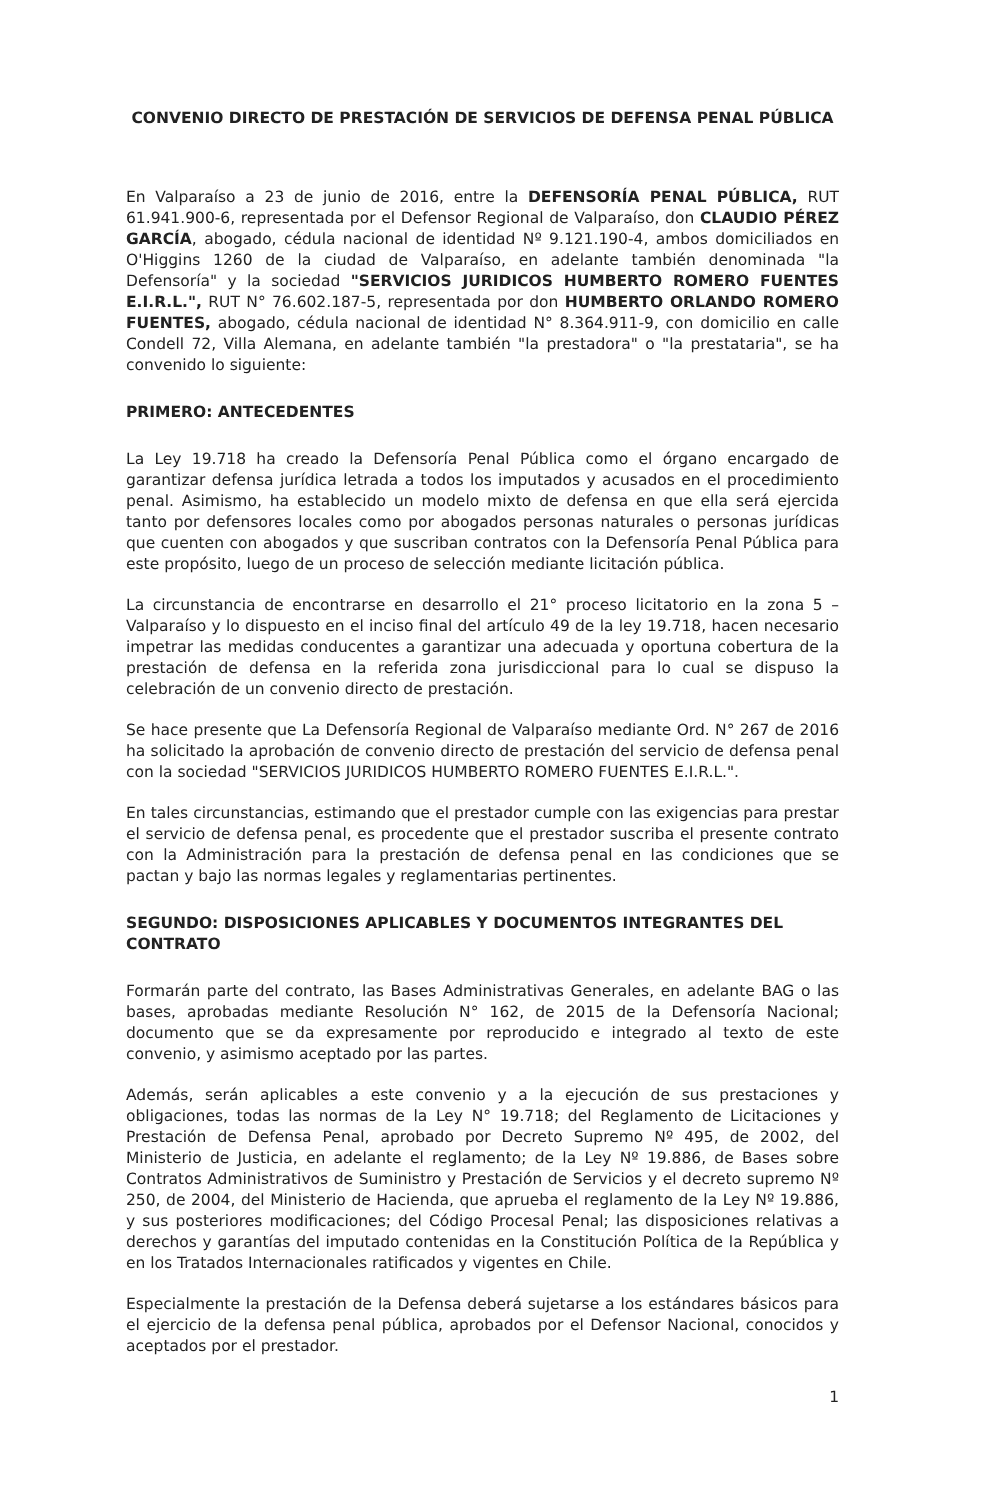CONVENIO DIRECTO DE PRESTACIÓN DE SERVICIOS DE DEFENSA PENAL PÚBLICA
En Valparaíso a 23 de junio de 2016, entre la DEFENSORÍA PENAL PÚBLICA, RUT 61.941.900-6, representada por el Defensor Regional de Valparaíso, don CLAUDIO PÉREZ GARCÍA, abogado, cédula nacional de identidad Nº 9.121.190-4, ambos domiciliados en O'Higgins 1260 de la ciudad de Valparaíso, en adelante también denominada "la Defensoría" y la sociedad "SERVICIOS JURIDICOS HUMBERTO ROMERO FUENTES E.I.R.L.", RUT N° 76.602.187-5, representada por don HUMBERTO ORLANDO ROMERO FUENTES, abogado, cédula nacional de identidad N° 8.364.911-9, con domicilio en calle Condell 72, Villa Alemana, en adelante también "la prestadora" o "la prestataria", se ha convenido lo siguiente:
PRIMERO: ANTECEDENTES
La Ley 19.718 ha creado la Defensoría Penal Pública como el órgano encargado de garantizar defensa jurídica letrada a todos los imputados y acusados en el procedimiento penal. Asimismo, ha establecido un modelo mixto de defensa en que ella será ejercida tanto por defensores locales como por abogados personas naturales o personas jurídicas que cuenten con abogados y que suscriban contratos con la Defensoría Penal Pública para este propósito, luego de un proceso de selección mediante licitación pública.
La circunstancia de encontrarse en desarrollo el 21° proceso licitatorio en la zona 5 – Valparaíso y lo dispuesto en el inciso final del artículo 49 de la ley 19.718, hacen necesario impetrar las medidas conducentes a garantizar una adecuada y oportuna cobertura de la prestación de defensa en la referida zona jurisdiccional para lo cual se dispuso la celebración de un convenio directo de prestación.
Se hace presente que La Defensoría Regional de Valparaíso mediante Ord. N° 267 de 2016 ha solicitado la aprobación de convenio directo de prestación del servicio de defensa penal con la sociedad "SERVICIOS JURIDICOS HUMBERTO ROMERO FUENTES E.I.R.L.".
En tales circunstancias, estimando que el prestador cumple con las exigencias para prestar el servicio de defensa penal, es procedente que el prestador suscriba el presente contrato con la Administración para la prestación de defensa penal en las condiciones que se pactan y bajo las normas legales y reglamentarias pertinentes.
SEGUNDO: DISPOSICIONES APLICABLES Y DOCUMENTOS INTEGRANTES DEL CONTRATO
Formarán parte del contrato, las Bases Administrativas Generales, en adelante BAG o las bases, aprobadas mediante Resolución N° 162, de 2015 de la Defensoría Nacional; documento que se da expresamente por reproducido e integrado al texto de este convenio, y asimismo aceptado por las partes.
Además, serán aplicables a este convenio y a la ejecución de sus prestaciones y obligaciones, todas las normas de la Ley N° 19.718; del Reglamento de Licitaciones y Prestación de Defensa Penal, aprobado por Decreto Supremo Nº 495, de 2002, del Ministerio de Justicia, en adelante el reglamento; de la Ley Nº 19.886, de Bases sobre Contratos Administrativos de Suministro y Prestación de Servicios y el decreto supremo Nº 250, de 2004, del Ministerio de Hacienda, que aprueba el reglamento de la Ley Nº 19.886, y sus posteriores modificaciones; del Código Procesal Penal; las disposiciones relativas a derechos y garantías del imputado contenidas en la Constitución Política de la República y en los Tratados Internacionales ratificados y vigentes en Chile.
Especialmente la prestación de la Defensa deberá sujetarse a los estándares básicos para el ejercicio de la defensa penal pública, aprobados por el Defensor Nacional, conocidos y aceptados por el prestador.
1